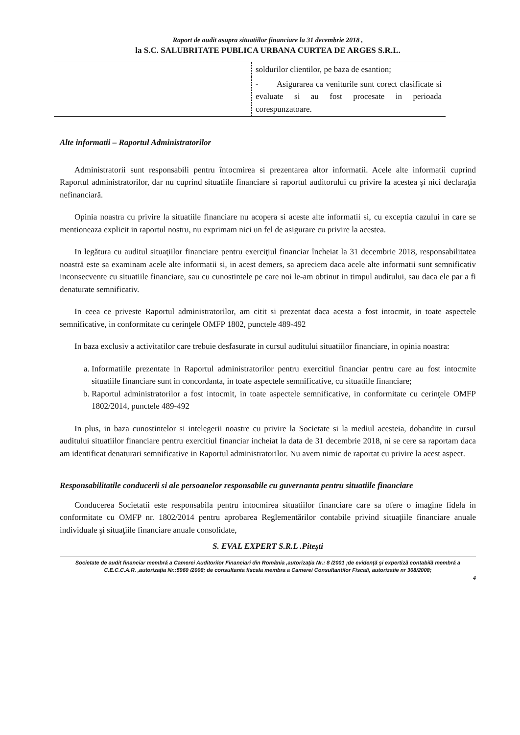Raport de audit asupra situatiilor financiare la 31 decembrie 2018 ,
la S.C. SALUBRITATE PUBLICA URBANA CURTEA DE ARGES S.R.L.
| | soldurilor clientilor, pe baza de esantion; |
| | - Asigurarea ca veniturile sunt corect clasificate si evaluate si au fost procesate in perioada corespunzatoare. |
Alte informatii – Raportul Administratorilor
Administratorii sunt responsabili pentru întocmirea si prezentarea altor informatii. Acele alte informatii cuprind Raportul administratorilor, dar nu cuprind situatiile financiare si raportul auditorului cu privire la acestea şi nici declaraţia nefinanciară.
Opinia noastra cu privire la situatiile financiare nu acopera si aceste alte informatii si, cu exceptia cazului in care se mentioneaza explicit in raportul nostru, nu exprimam nici un fel de asigurare cu privire la acestea.
In legătura cu auditul situaţiilor financiare pentru exerciţiul financiar încheiat la 31 decembrie 2018, responsabilitatea noastră este sa examinam acele alte informatii si, in acest demers, sa apreciem daca acele alte informatii sunt semnificativ inconsecvente cu situatiile financiare, sau cu cunostintele pe care noi le-am obtinut in timpul auditului, sau daca ele par a fi denaturate semnificativ.
In ceea ce priveste Raportul administratorilor, am citit si prezentat daca acesta a fost intocmit, in toate aspectele semnificative, in conformitate cu cerinţele OMFP 1802, punctele 489-492
In baza exclusiv a activitatilor care trebuie desfasurate in cursul auditului situatiilor financiare, in opinia noastra:
a. Informatiile prezentate in Raportul administratorilor pentru exercitiul financiar pentru care au fost intocmite situatiile financiare sunt in concordanta, in toate aspectele semnificative, cu situatiile financiare;
b. Raportul administratorilor a fost intocmit, in toate aspectele semnificative, in conformitate cu cerinţele OMFP 1802/2014, punctele 489-492
In plus, in baza cunostintelor si intelegerii noastre cu privire la Societate si la mediul acesteia, dobandite in cursul auditului situatiilor financiare pentru exercitiul financiar incheiat la data de 31 decembrie 2018, ni se cere sa raportam daca am identificat denaturari semnificative in Raportul administratorilor. Nu avem nimic de raportat cu privire la acest aspect.
Responsabilitatile conducerii si ale persoanelor responsabile cu guvernanta pentru situatiile financiare
Conducerea Societatii este responsabila pentru intocmirea situatiilor financiare care sa ofere o imagine fidela in conformitate cu OMFP nr. 1802/2014 pentru aprobarea Reglementărilor contabile privind situaţiile financiare anuale individuale şi situaţiile financiare anuale consolidate,
S. EVAL EXPERT S.R.L .Piteşti
Societate de audit financiar membră a Camerei Auditorilor Financiari din România ,autorizaţia Nr.: 8 /2001 ;de evidenţă şi expertiză contabilă membră a C.E.C.C.A.R. ,autorizaţia Nr.:5960 /2008; de consultanta fiscala membra a Camerei Consultantilor Fiscali, autorizatie nr 308/2008;
4